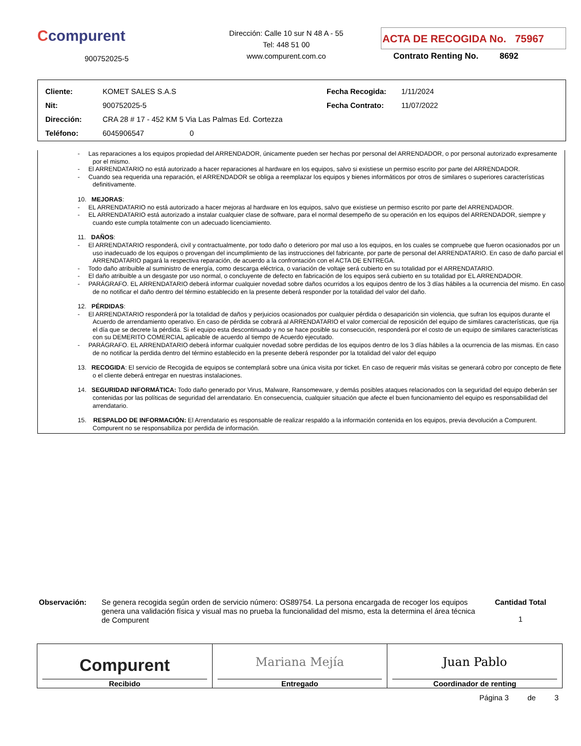Ccompurent
900752025-5
Dirección: Calle 10 sur N 48 A - 55
Tel: 448 51 00
www.compurent.com.co
ACTA DE RECOGIDA No. 75967
Contrato Renting No. 8692
| Cliente: | KOMET SALES S.A.S | Fecha Recogida: | 1/11/2024 |
| Nit: | 900752025-5 | Fecha Contrato: | 11/07/2022 |
| Dirección: | CRA 28 # 17 - 452 KM 5 Via Las Palmas Ed. Cortezza | | |
| Teléfono: | 6045906547 0 | | |
- Las reparaciones a los equipos propiedad del ARRENDADOR, únicamente pueden ser hechas por personal del ARRENDADOR, o por personal autorizado expresamente por el mismo.
- El ARRENDATARIO no está autorizado a hacer reparaciones al hardware en los equipos, salvo si existiese un permiso escrito por parte del ARRENDADOR.
- Cuando sea requerida una reparación, el ARRENDADOR se obliga a reemplazar los equipos y bienes informáticos por otros de similares o superiores características definitivamente.
10. MEJORAS:
- EL ARRENDATARIO no está autorizado a hacer mejoras al hardware en los equipos, salvo que existiese un permiso escrito por parte del ARRENDADOR.
- EL ARRENDATARIO está autorizado a instalar cualquier clase de software, para el normal desempeño de su operación en los equipos del ARRENDADOR, siempre y cuando este cumpla totalmente con un adecuado licenciamiento.
11. DAÑOS:
- El ARRENDATARIO responderá, civil y contractualmente, por todo daño o deterioro por mal uso a los equipos, en los cuales se compruebe que fueron ocasionados por un uso inadecuado de los equipos o provengan del incumplimiento de las instrucciones del fabricante, por parte de personal del ARRENDATARIO. En caso de daño parcial el ARRENDATARIO pagará la respectiva reparación, de acuerdo a la confrontación con el ACTA DE ENTREGA.
- Todo daño atribuible al suministro de energía, como descarga eléctrica, o variación de voltaje será cubierto en su totalidad por el ARRENDATARIO.
- El daño atribuible a un desgaste por uso normal, o concluyente de defecto en fabricación de los equipos será cubierto en su totalidad por EL ARRENDADOR.
- PARÁGRAFO. EL ARRENDATARIO deberá informar cualquier novedad sobre daños ocurridos a los equipos dentro de los 3 días hábiles a la ocurrencia del mismo. En caso de no notificar el daño dentro del término establecido en la presente deberá responder por la totalidad del valor del daño.
12. PÉRDIDAS:
- El ARRENDATARIO responderá por la totalidad de daños y perjuicios ocasionados por cualquier pérdida o desaparición sin violencia, que sufran los equipos durante el Acuerdo de arrendamiento operativo. En caso de pérdida se cobrará al ARRENDATARIO el valor comercial de reposición del equipo de similares características, que rija el día que se decrete la pérdida. Si el equipo esta descontinuado y no se hace posible su consecución, responderá por el costo de un equipo de similares características con su DEMERITO COMERCIAL aplicable de acuerdo al tiempo de Acuerdo ejecutado.
- PARÁGRAFO. EL ARRENDATARIO deberá informar cualquier novedad sobre perdidas de los equipos dentro de los 3 días hábiles a la ocurrencia de las mismas. En caso de no notificar la perdida dentro del término establecido en la presente deberá responder por la totalidad del valor del equipo
13. RECOGIDA: El servicio de Recogida de equipos se contemplará sobre una única visita por ticket. En caso de requerir más visitas se generará cobro por concepto de flete o el cliente deberá entregar en nuestras instalaciones.
14. SEGURIDAD INFORMÁTICA: Todo daño generado por Virus, Malware, Ransomeware, y demás posibles ataques relacionados con la seguridad del equipo deberán ser contenidas por las políticas de seguridad del arrendatario. En consecuencia, cualquier situación que afecte el buen funcionamiento del equipo es responsabilidad del arrendatario.
15. RESPALDO DE INFORMACIÓN: El Arrendatario es responsable de realizar respaldo a la información contenida en los equipos, previa devolución a Compurent. Compurent no se responsabiliza por perdida de información.
Observación:
Se genera recogida según orden de servicio número: OS89754. La persona encargada de recoger los equipos genera una validación física y visual mas no prueba la funcionalidad del mismo, esta la determina el área técnica de Compurent
Cantidad Total
1
Compurent
Recibido
Mariana Mejía
Entregado
Juan Pablo
Coordinador de renting
Página 3 de 3